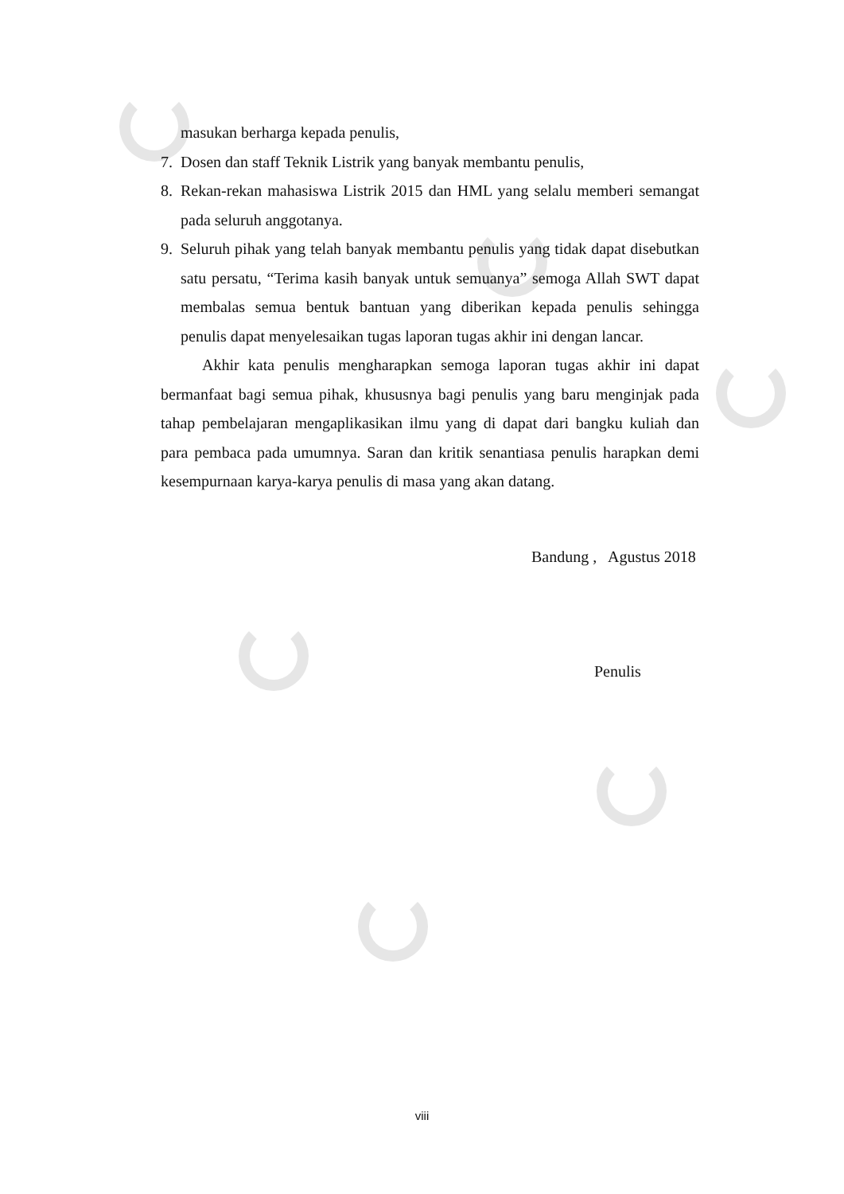masukan berharga kepada penulis,
7. Dosen dan staff Teknik Listrik yang banyak membantu penulis,
8. Rekan-rekan mahasiswa Listrik 2015 dan HML yang selalu memberi semangat pada seluruh anggotanya.
9. Seluruh pihak yang telah banyak membantu penulis yang tidak dapat disebutkan satu persatu, “Terima kasih banyak untuk semuanya” semoga Allah SWT dapat membalas semua bentuk bantuan yang diberikan kepada penulis sehingga penulis dapat menyelesaikan tugas laporan tugas akhir ini dengan lancar.
Akhir kata penulis mengharapkan semoga laporan tugas akhir ini dapat bermanfaat bagi semua pihak, khususnya bagi penulis yang baru menginjak pada tahap pembelajaran mengaplikasikan ilmu yang di dapat dari bangku kuliah dan para pembaca pada umumnya. Saran dan kritik senantiasa penulis harapkan demi kesempurnaan karya-karya penulis di masa yang akan datang.
Bandung , Agustus 2018
Penulis
viii